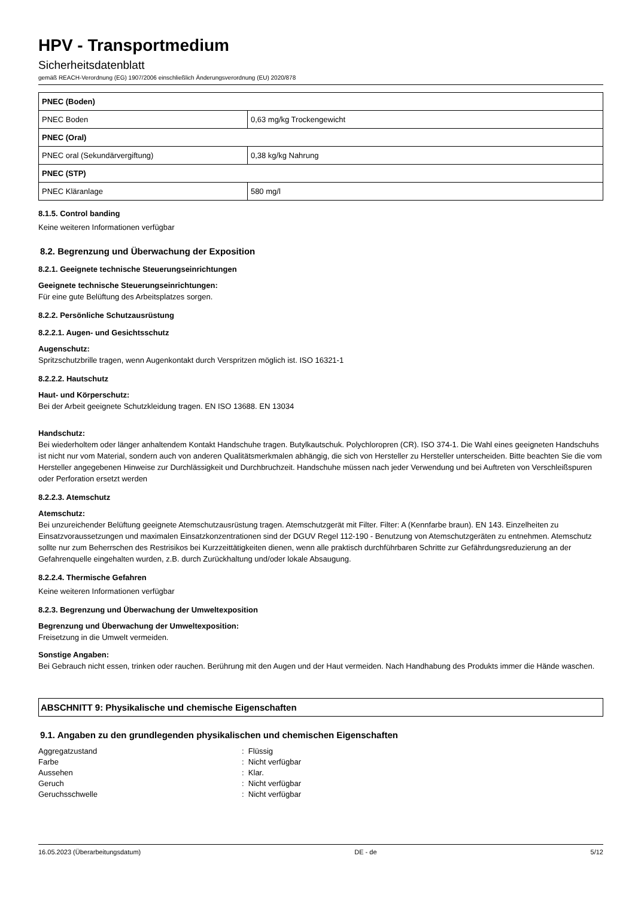HPV - Transportmedium
Sicherheitsdatenblatt
gemäß REACH-Verordnung (EG) 1907/2006 einschließlich Änderungsverordnung (EU) 2020/878
| PNEC (Boden) | |
| PNEC Boden | 0,63 mg/kg Trockengewicht |
| PNEC (Oral) | |
| PNEC oral (Sekundärvergiftung) | 0,38 kg/kg Nahrung |
| PNEC (STP) | |
| PNEC Kläranlage | 580 mg/l |
8.1.5. Control banding
Keine weiteren Informationen verfügbar
8.2. Begrenzung und Überwachung der Exposition
8.2.1. Geeignete technische Steuerungseinrichtungen
Geeignete technische Steuerungseinrichtungen:
Für eine gute Belüftung des Arbeitsplatzes sorgen.
8.2.2. Persönliche Schutzausrüstung
8.2.2.1. Augen- und Gesichtsschutz
Augenschutz:
Spritzschutzbrille tragen, wenn Augenkontakt durch Verspritzen möglich ist. ISO 16321-1
8.2.2.2. Hautschutz
Haut- und Körperschutz:
Bei der Arbeit geeignete Schutzkleidung tragen. EN ISO 13688. EN 13034
Handschutz:
Bei wiederholtem oder länger anhaltendem Kontakt Handschuhe tragen. Butylkautschuk. Polychloropren (CR). ISO 374-1. Die Wahl eines geeigneten Handschuhs ist nicht nur vom Material, sondern auch von anderen Qualitätsmerkmalen abhängig, die sich von Hersteller zu Hersteller unterscheiden. Bitte beachten Sie die vom Hersteller angegebenen Hinweise zur Durchlässigkeit und Durchbruchzeit. Handschuhe müssen nach jeder Verwendung und bei Auftreten von Verschleißspuren oder Perforation ersetzt werden
8.2.2.3. Atemschutz
Atemschutz:
Bei unzureichender Belüftung geeignete Atemschutzausrüstung tragen. Atemschutzgerät mit Filter. Filter: A (Kennfarbe braun). EN 143. Einzelheiten zu Einsatzvoraussetzungen und maximalen Einsatzkonzentrationen sind der DGUV Regel 112-190 - Benutzung von Atemschutzgeräten zu entnehmen. Atemschutz sollte nur zum Beherrschen des Restrisikos bei Kurzzeittätigkeiten dienen, wenn alle praktisch durchführbaren Schritte zur Gefährdungsreduzierung an der Gefahrenquelle eingehalten wurden, z.B. durch Zurückhaltung und/oder lokale Absaugung.
8.2.2.4. Thermische Gefahren
Keine weiteren Informationen verfügbar
8.2.3. Begrenzung und Überwachung der Umweltexposition
Begrenzung und Überwachung der Umweltexposition:
Freisetzung in die Umwelt vermeiden.
Sonstige Angaben:
Bei Gebrauch nicht essen, trinken oder rauchen. Berührung mit den Augen und der Haut vermeiden. Nach Handhabung des Produkts immer die Hände waschen.
ABSCHNITT 9: Physikalische und chemische Eigenschaften
9.1. Angaben zu den grundlegenden physikalischen und chemischen Eigenschaften
Aggregatzustand: Flüssig
Farbe: Nicht verfügbar
Aussehen: Klar.
Geruch: Nicht verfügbar
Geruchsschwelle: Nicht verfügbar
16.05.2023 (Überarbeitungsdatum) DE - de 5/12